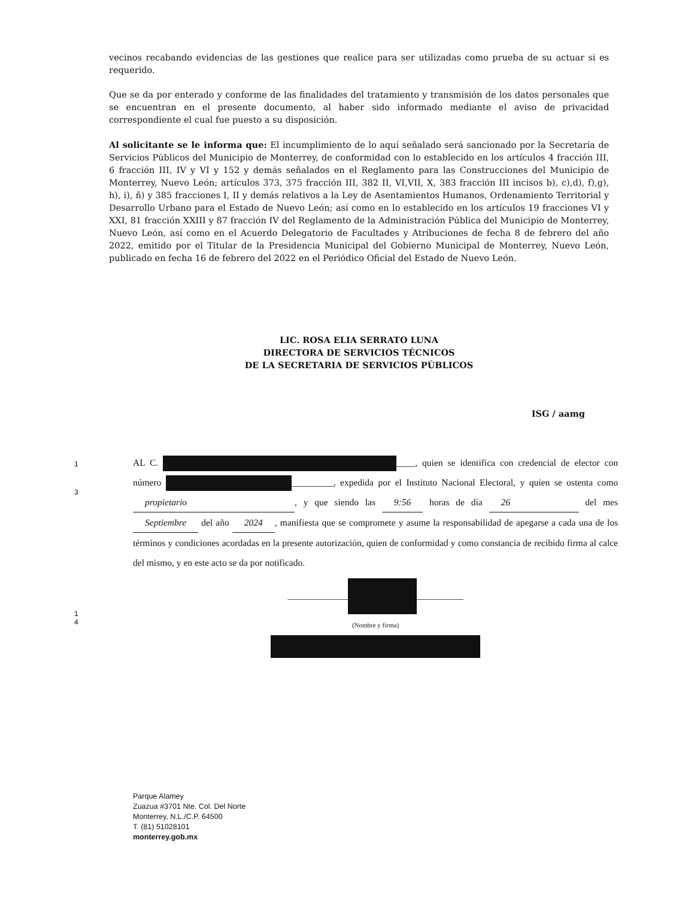1
3
1
4
vecinos recabando evidencias de las gestiones que realice para ser utilizadas como prueba de su actuar si es requerido.
Que se da por enterado y conforme de las finalidades del tratamiento y transmisión de los datos personales que se encuentran en el presente documento, al haber sido informado mediante el aviso de privacidad correspondiente el cual fue puesto a su disposición.
Al solicitante se le informa que: El incumplimiento de lo aquí señalado será sancionado por la Secretaría de Servicios Públicos del Municipio de Monterrey, de conformidad con lo establecido en los artículos 4 fracción III, 6 fracción III, IV y VI y 152 y demás señalados en el Reglamento para las Construcciones del Municipio de Monterrey, Nuevo León; artículos 373, 375 fracción III, 382 II, VI,VII, X, 383 fracción III incisos b), c),d), f),g), h), i), ñ) y 385 fracciones I, II y demás relativos a la Ley de Asentamientos Humanos, Ordenamiento Territorial y Desarrollo Urbano para el Estado de Nuevo León; así como en lo establecido en los artículos 19 fracciones VI y XXI, 81 fracción XXIII y 87 fracción IV del Reglamento de la Administración Pública del Municipio de Monterrey, Nuevo León, así como en el Acuerdo Delegatorio de Facultades y Atribuciones de fecha 8 de febrero del año 2022, emitido por el Titular de la Presidencia Municipal del Gobierno Municipal de Monterrey, Nuevo León, publicado en fecha 16 de febrero del 2022 en el Periódico Oficial del Estado de Nuevo León.
LIC. ROSA ELIA SERRATO LUNA
DIRECTORA DE SERVICIOS TÉCNICOS
DE LA SECRETARIA DE SERVICIOS PÚBLICOS
ISG / aamg
AL C. ____, quien se identifica con credencial de elector con número _________, expedida por el Instituto Nacional Electoral, y quien se ostenta como propietario, y que siendo las 9:56 horas de día 26 del mes Septiembre del año 2024, manifiesta que se compromete y asume la responsabilidad de apegarse a cada una de los términos y condiciones acordadas en la presente autorización, quien de conformidad y como constancia de recibido firma al calce del mismo, y en este acto se da por notificado.
_____________ __________
(Nombre y firma)
Parque Alamey
Zuazua #3701 Nte. Col. Del Norte
Monterrey, N.L./C.P. 64500
T. (81) 51028101
monterrey.gob.mx